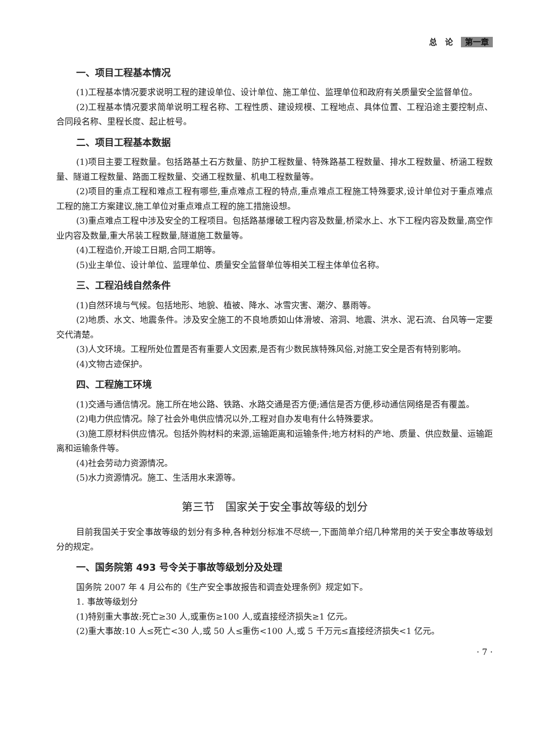总　论 第一章
一、项目工程基本情况
(1)工程基本情况要求说明工程的建设单位、设计单位、施工单位、监理单位和政府有关质量安全监督单位。
(2)工程基本情况要求简单说明工程名称、工程性质、建设规模、工程地点、具体位置、工程沿途主要控制点、合同段名称、里程长度、起止桩号。
二、项目工程基本数据
(1)项目主要工程数量。包括路基土石方数量、防护工程数量、特殊路基工程数量、排水工程数量、桥涵工程数量、隧道工程数量、路面工程数量、交通工程数量、机电工程数量等。
(2)项目的重点工程和难点工程有哪些,重点难点工程的特点,重点难点工程施工特殊要求,设计单位对于重点难点工程的施工方案建议,施工单位对重点难点工程的施工措施设想。
(3)重点难点工程中涉及安全的工程项目。包括路基爆破工程内容及数量,桥梁水上、水下工程内容及数量,高空作业内容及数量,重大吊装工程数量,隧道施工数量等。
(4)工程造价,开竣工日期,合同工期等。
(5)业主单位、设计单位、监理单位、质量安全监督单位等相关工程主体单位名称。
三、工程沿线自然条件
(1)自然环境与气候。包括地形、地貌、植被、降水、冰雪灾害、潮汐、暴雨等。
(2)地质、水文、地震条件。涉及安全施工的不良地质如山体滑坡、溶洞、地震、洪水、泥石流、台风等一定要交代清楚。
(3)人文环境。工程所处位置是否有重要人文因素,是否有少数民族特殊风俗,对施工安全是否有特别影响。
(4)文物古迹保护。
四、工程施工环境
(1)交通与通信情况。施工所在地公路、铁路、水路交通是否方便;通信是否方便,移动通信网络是否有覆盖。
(2)电力供应情况。除了社会外电供应情况以外,工程对自办发电有什么特殊要求。
(3)施工原材料供应情况。包括外购材料的来源,运输距离和运输条件;地方材料的产地、质量、供应数量、运输距离和运输条件等。
(4)社会劳动力资源情况。
(5)水力资源情况。施工、生活用水来源等。
第三节　国家关于安全事故等级的划分
目前我国关于安全事故等级的划分有多种,各种划分标准不尽统一,下面简单介绍几种常用的关于安全事故等级划分的规定。
一、国务院第 493 号令关于事故等级划分及处理
国务院 2007 年 4 月公布的《生产安全事故报告和调查处理条例》规定如下。
1. 事故等级划分
(1)特别重大事故:死亡≥30 人,或重伤≥100 人,或直接经济损失≥1 亿元。
(2)重大事故:10 人≤死亡<30 人,或 50 人≤重伤<100 人,或 5 千万元≤直接经济损失<1 亿元。
· 7 ·